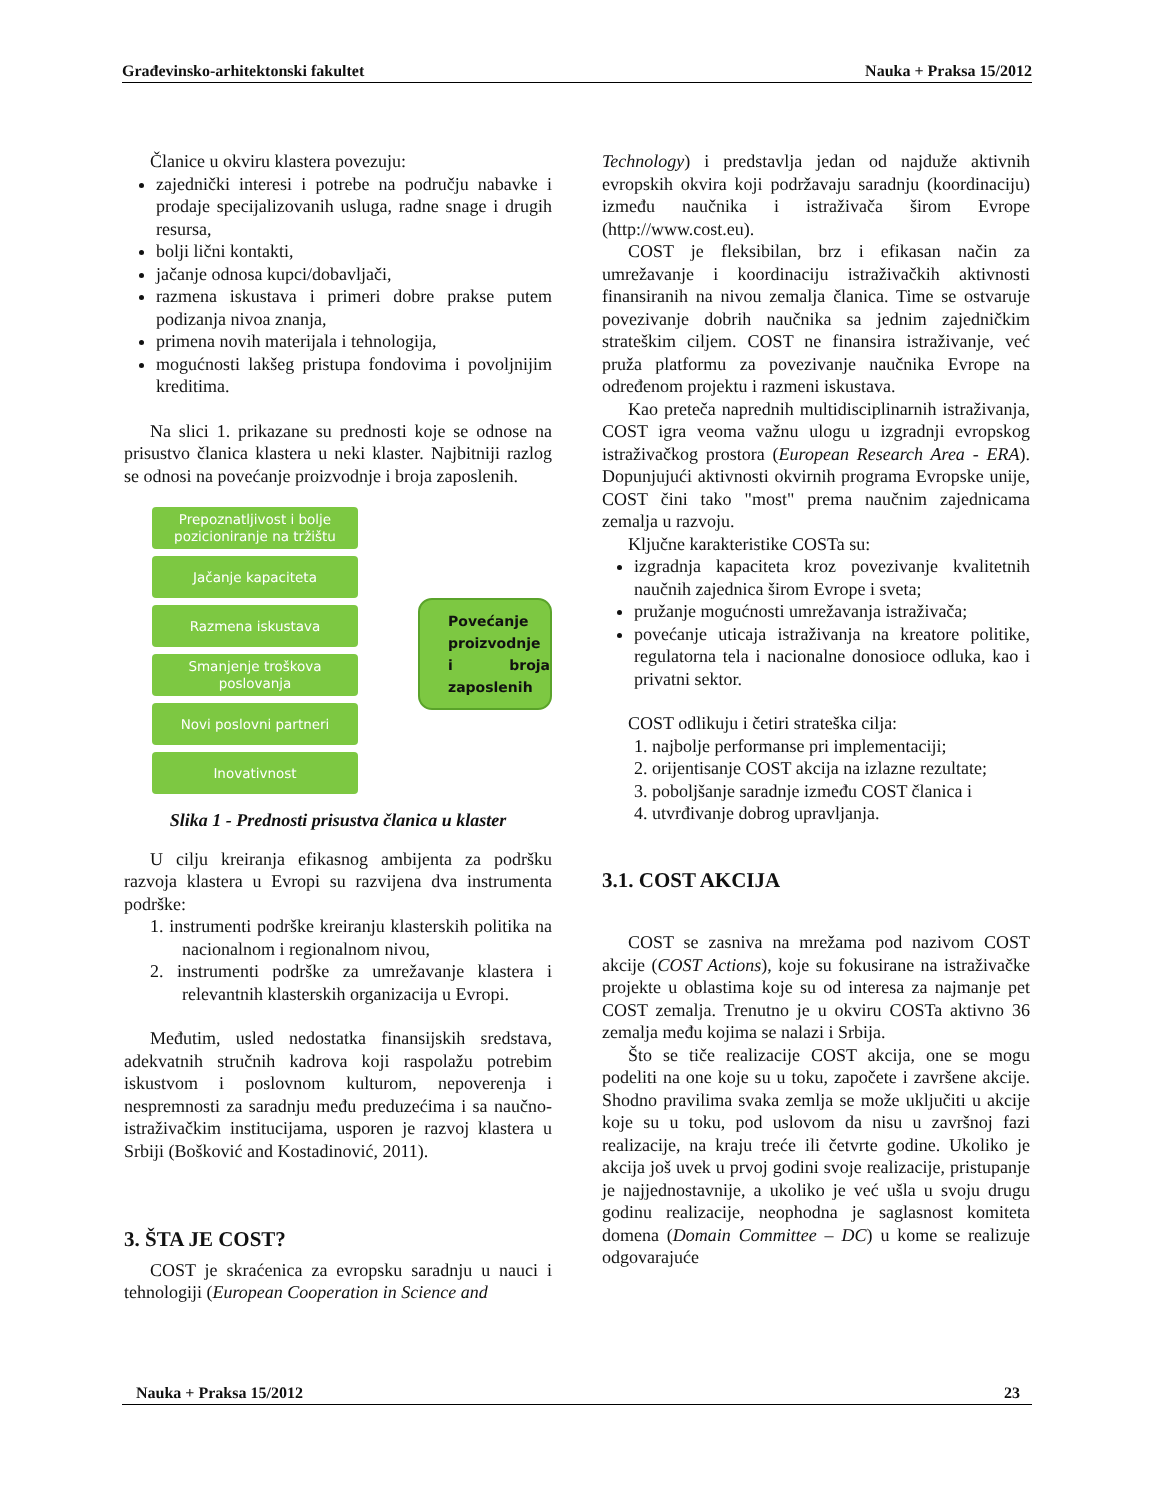Građevinsko-arhitektonski fakultet Nauka + Praksa 15/2012
Članice u okviru klastera povezuju:
zajednički interesi i potrebe na području nabavke i prodaje specijalizovanih usluga, radne snage i drugih resursa,
bolji lični kontakti,
jačanje odnosa kupci/dobavljači,
razmena iskustava i primeri dobre prakse putem podizanja nivoa znanja,
primena novih materijala i tehnologija,
mogućnosti lakšeg pristupa fondovima i povoljnijim kreditima.
Na slici 1. prikazane su prednosti koje se odnose na prisustvo članica klastera u neki klaster. Najbitniji razlog se odnosi na povećanje proizvodnje i broja zaposlenih.
Prepoznatljivost i bolje pozicioniranje na tržištu
Jačanje kapaciteta
Razmena iskustava
Smanjenje troškova poslovanja
Novi poslovni partneri
Inovativnost
Povećanje proizvodnje i broja zaposlenih
Slika 1 - Prednosti prisustva članica u klaster
U cilju kreiranja efikasnog ambijenta za podršku razvoja klastera u Evropi su razvijena dva instrumenta podrške:
1. instrumenti podrške kreiranju klasterskih politika na nacionalnom i regionalnom nivou,
2. instrumenti podrške za umrežavanje klastera i relevantnih klasterskih organizacija u Evropi.
Međutim, usled nedostatka finansijskih sredstava, adekvatnih stručnih kadrova koji raspolažu potrebim iskustvom i poslovnom kulturom, nepoverenja i nespremnosti za saradnju među preduzećima i sa naučno-istraživačkim institucijama, usporen je razvoj klastera u Srbiji (Bošković and Kostadinović, 2011).
3. ŠTA JE COST?
COST je skraćenica za evropsku saradnju u nauci i tehnologiji (European Cooperation in Science and
Technology) i predstavlja jedan od najduže aktivnih evropskih okvira koji podržavaju saradnju (koordinaciju) između naučnika i istraživača širom Evrope (http://www.cost.eu).
COST je fleksibilan, brz i efikasan način za umrežavanje i koordinaciju istraživačkih aktivnosti finansiranih na nivou zemalja članica. Time se ostvaruje povezivanje dobrih naučnika sa jednim zajedničkim strateškim ciljem. COST ne finansira istraživanje, već pruža platformu za povezivanje naučnika Evrope na određenom projektu i razmeni iskustava.
Kao preteča naprednih multidisciplinarnih istraživanja, COST igra veoma važnu ulogu u izgradnji evropskog istraživačkog prostora (European Research Area - ERA). Dopunjujući aktivnosti okvirnih programa Evropske unije, COST čini tako "most" prema naučnim zajednicama zemalja u razvoju.
Ključne karakteristike COSTa su:
izgradnja kapaciteta kroz povezivanje kvalitetnih naučnih zajednica širom Evrope i sveta;
pružanje mogućnosti umrežavanja istraživača;
povećanje uticaja istraživanja na kreatore politike, regulatorna tela i nacionalne donosioce odluka, kao i privatni sektor.
COST odlikuju i četiri strateška cilja:
1. najbolje performanse pri implementaciji;
2. orijentisanje COST akcija na izlazne rezultate;
3. poboljšanje saradnje između COST članica i
4. utvrđivanje dobrog upravljanja.
3.1. COST AKCIJA
COST se zasniva na mrežama pod nazivom COST akcije (COST Actions), koje su fokusirane na istraživačke projekte u oblastima koje su od interesa za najmanje pet COST zemalja. Trenutno je u okviru COSTa aktivno 36 zemalja među kojima se nalazi i Srbija.
Što se tiče realizacije COST akcija, one se mogu podeliti na one koje su u toku, započete i završene akcije. Shodno pravilima svaka zemlja se može uključiti u akcije koje su u toku, pod uslovom da nisu u završnoj fazi realizacije, na kraju treće ili četvrte godine. Ukoliko je akcija još uvek u prvoj godini svoje realizacije, pristupanje je najjednostavnije, a ukoliko je već ušla u svoju drugu godinu realizacije, neophodna je saglasnost komiteta domena (Domain Committee – DC) u kome se realizuje odgovarajuće
Nauka + Praksa 15/2012 23